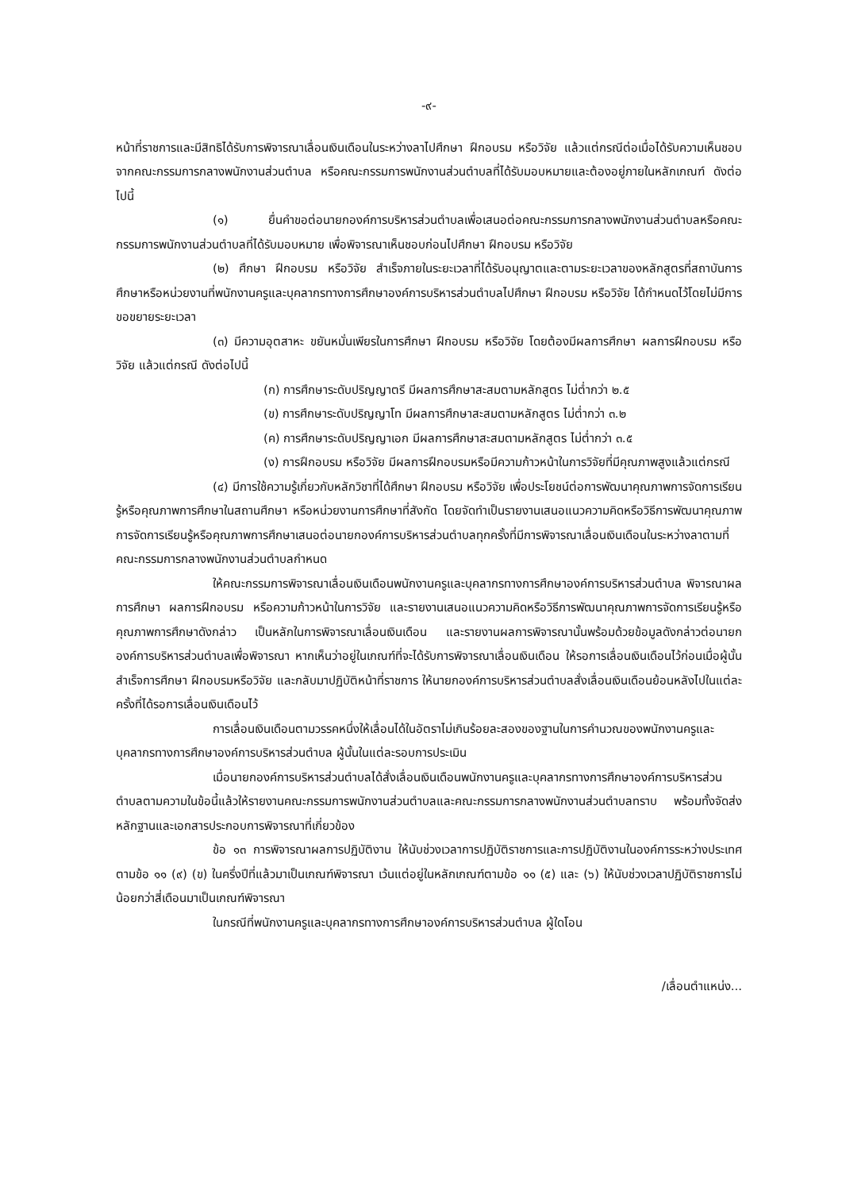-๙-
หน้าที่ราชการและมีสิทธิได้รับการพิจารณาเลื่อนเงินเดือนในระหว่างลาไปศึกษา ฝึกอบรม หรือวิจัย แล้วแต่กรณีต่อเมื่อได้รับความเห็นชอบจากคณะกรรมการกลางพนักงานส่วนตำบล หรือคณะกรรมการพนักงานส่วนตำบลที่ได้รับมอบหมายและต้องอยู่ภายในหลักเกณฑ์ ดังต่อไปนี้
(๑) ยื่นคำขอต่อนายกองค์การบริหารส่วนตำบลเพื่อเสนอต่อคณะกรรมการกลางพนักงานส่วนตำบลหรือคณะกรรมการพนักงานส่วนตำบลที่ได้รับมอบหมาย เพื่อพิจารณาเห็นชอบก่อนไปศึกษา ฝึกอบรม หรือวิจัย
(๒) ศึกษา ฝึกอบรม หรือวิจัย สำเร็จภายในระยะเวลาที่ได้รับอนุญาตและตามระยะเวลาของหลักสูตรที่สถาบันการศึกษาหรือหน่วยงานที่พนักงานครูและบุคลากรทางการศึกษาองค์การบริหารส่วนตำบลไปศึกษา ฝึกอบรม หรือวิจัย ได้กำหนดไว้โดยไม่มีการขอขยายระยะเวลา
(๓) มีความอุตสาหะ ขยันหมั่นเพียรในการศึกษา ฝึกอบรม หรือวิจัย โดยต้องมีผลการศึกษา ผลการฝึกอบรม หรือวิจัย แล้วแต่กรณี ดังต่อไปนี้
(ก) การศึกษาระดับปริญญาตรี มีผลการศึกษาสะสมตามหลักสูตร ไม่ต่ำกว่า ๒.๕
(ข) การศึกษาระดับปริญญาโท มีผลการศึกษาสะสมตามหลักสูตร ไม่ต่ำกว่า ๓.๒
(ค) การศึกษาระดับปริญญาเอก มีผลการศึกษาสะสมตามหลักสูตร ไม่ต่ำกว่า ๓.๕
(ง) การฝึกอบรม หรือวิจัย มีผลการฝึกอบรมหรือมีความก้าวหน้าในการวิจัยที่มีคุณภาพสูงแล้วแต่กรณี
(๔) มีการใช้ความรู้เกี่ยวกับหลักวิชาที่ได้ศึกษา ฝึกอบรม หรือวิจัย เพื่อประโยชน์ต่อการพัฒนาคุณภาพการจัดการเรียนรู้หรือคุณภาพการศึกษาในสถานศึกษา หรือหน่วยงานการศึกษาที่สังกัด โดยจัดทำเป็นรายงานเสนอแนวความคิดหรือวิธีการพัฒนาคุณภาพการจัดการเรียนรู้หรือคุณภาพการศึกษาเสนอต่อนายกองค์การบริหารส่วนตำบลทุกครั้งที่มีการพิจารณาเลื่อนเงินเดือนในระหว่างลาตามที่คณะกรรมการกลางพนักงานส่วนตำบลกำหนด
ให้คณะกรรมการพิจารณาเลื่อนเงินเดือนพนักงานครูและบุคลากรทางการศึกษาองค์การบริหารส่วนตำบล พิจารณาผลการศึกษา ผลการฝึกอบรม หรือความก้าวหน้าในการวิจัย และรายงานเสนอแนวความคิดหรือวิธีการพัฒนาคุณภาพการจัดการเรียนรู้หรือคุณภาพการศึกษาดังกล่าว เป็นหลักในการพิจารณาเลื่อนเงินเดือน และรายงานผลการพิจารณานั้นพร้อมด้วยข้อมูลดังกล่าวต่อนายกองค์การบริหารส่วนตำบลเพื่อพิจารณา หากเห็นว่าอยู่ในเกณฑ์ที่จะได้รับการพิจารณาเลื่อนเงินเดือน ให้รอการเลื่อนเงินเดือนไว้ก่อนเมื่อผู้นั้นสำเร็จการศึกษา ฝึกอบรมหรือวิจัย และกลับมาปฏิบัติหน้าที่ราชการ ให้นายกองค์การบริหารส่วนตำบลสั่งเลื่อนเงินเดือนย้อนหลังไปในแต่ละครั้งที่ได้รอการเลื่อนเงินเดือนไว้
การเลื่อนเงินเดือนตามวรรคหนึ่งให้เลื่อนได้ในอัตราไม่เกินร้อยละสองของฐานในการคำนวณของพนักงานครูและบุคลากรทางการศึกษาองค์การบริหารส่วนตำบล ผู้นั้นในแต่ละรอบการประเมิน
เมื่อนายกองค์การบริหารส่วนตำบลได้สั่งเลื่อนเงินเดือนพนักงานครูและบุคลากรทางการศึกษาองค์การบริหารส่วนตำบลตามความในข้อนี้แล้วให้รายงานคณะกรรมการพนักงานส่วนตำบลและคณะกรรมการกลางพนักงานส่วนตำบลทราบ พร้อมทั้งจัดส่งหลักฐานและเอกสารประกอบการพิจารณาที่เกี่ยวข้อง
ข้อ ๑๓ การพิจารณาผลการปฏิบัติงาน ให้นับช่วงเวลาการปฏิบัติราชการและการปฏิบัติงานในองค์การระหว่างประเทศตามข้อ ๑๑ (๙) (ข) ในครึ่งปีที่แล้วมาเป็นเกณฑ์พิจารณา เว้นแต่อยู่ในหลักเกณฑ์ตามข้อ ๑๑ (๕) และ (๖) ให้นับช่วงเวลาปฏิบัติราชการไม่น้อยกว่าสี่เดือนมาเป็นเกณฑ์พิจารณา
ในกรณีที่พนักงานครูและบุคลากรทางการศึกษาองค์การบริหารส่วนตำบล ผู้ใดโอน
/เลื่อนตำแหน่ง...